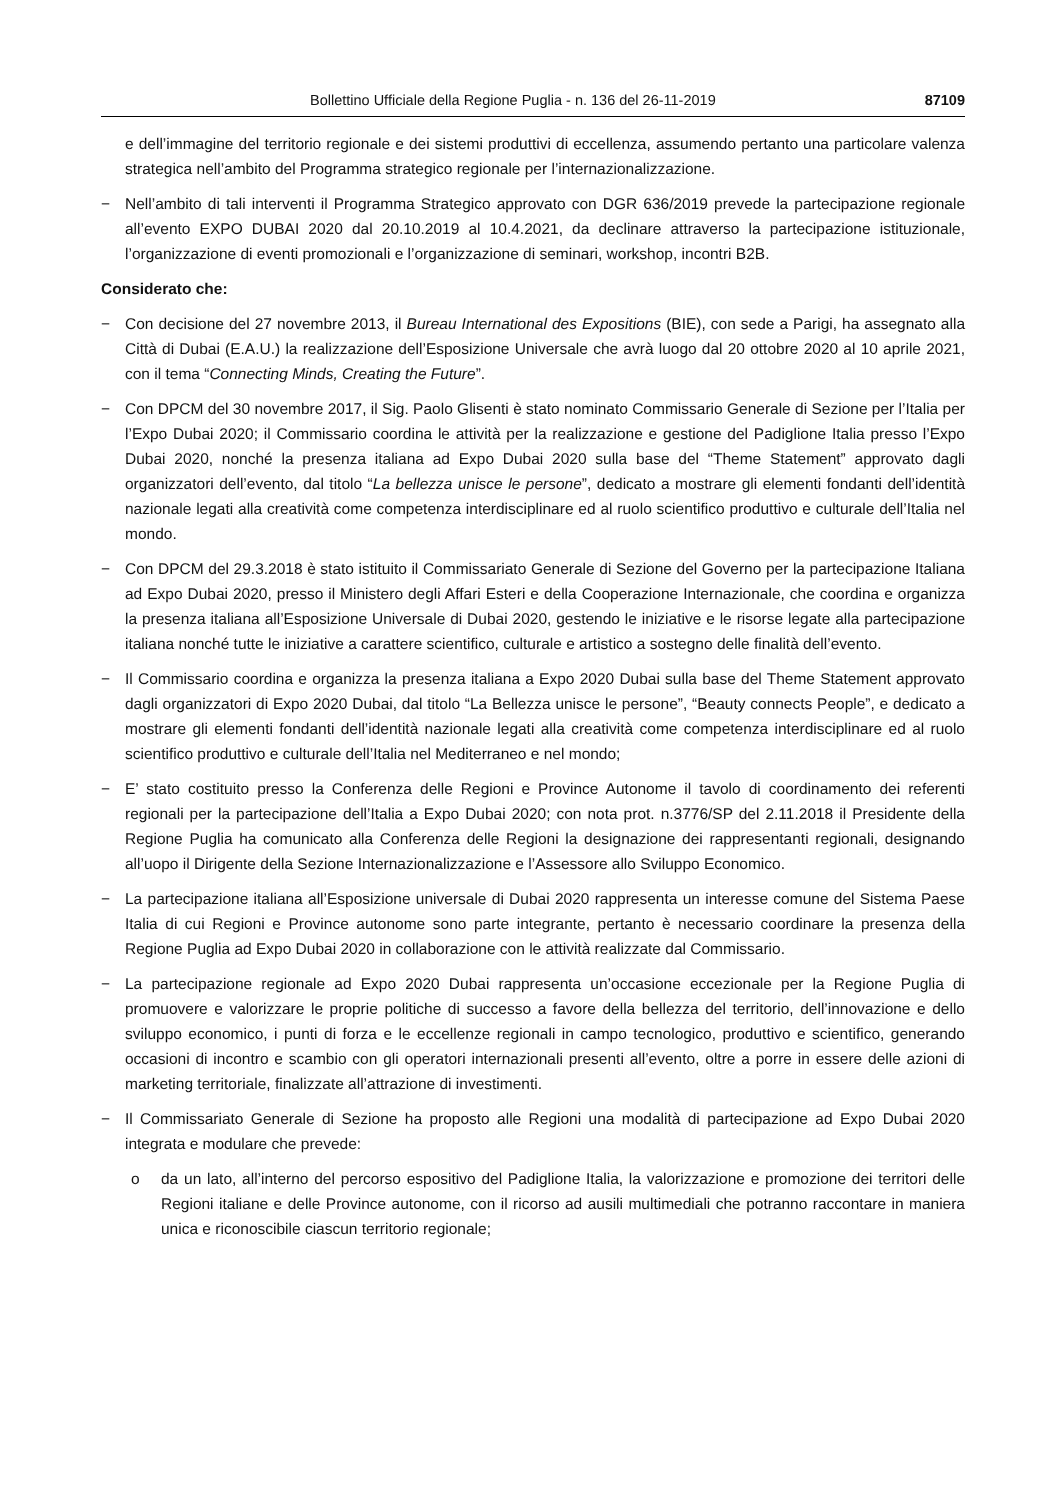Bollettino Ufficiale della Regione Puglia - n. 136 del 26-11-2019 87109
e dell’immagine del territorio regionale e dei sistemi produttivi di eccellenza, assumendo pertanto una particolare valenza strategica nell’ambito del Programma strategico regionale per l’internazionalizzazione.
− Nell’ambito di tali interventi il Programma Strategico approvato con DGR 636/2019 prevede la partecipazione regionale all’evento EXPO DUBAI 2020 dal 20.10.2019 al 10.4.2021, da declinare attraverso la partecipazione istituzionale, l’organizzazione di eventi promozionali e l’organizzazione di seminari, workshop, incontri B2B.
Considerato che:
− Con decisione del 27 novembre 2013, il Bureau International des Expositions (BIE), con sede a Parigi, ha assegnato alla Città di Dubai (E.A.U.) la realizzazione dell’Esposizione Universale che avrà luogo dal 20 ottobre 2020 al 10 aprile 2021, con il tema “Connecting Minds, Creating the Future”.
− Con DPCM del 30 novembre 2017, il Sig. Paolo Glisenti è stato nominato Commissario Generale di Sezione per l’Italia per l’Expo Dubai 2020; il Commissario coordina le attività per la realizzazione e gestione del Padiglione Italia presso l’Expo Dubai 2020, nonché la presenza italiana ad Expo Dubai 2020 sulla base del “Theme Statement” approvato dagli organizzatori dell’evento, dal titolo “La bellezza unisce le persone”, dedicato a mostrare gli elementi fondanti dell’identità nazionale legati alla creatività come competenza interdisciplinare ed al ruolo scientifico produttivo e culturale dell’Italia nel mondo.
− Con DPCM del 29.3.2018 è stato istituito il Commissariato Generale di Sezione del Governo per la partecipazione Italiana ad Expo Dubai 2020, presso il Ministero degli Affari Esteri e della Cooperazione Internazionale, che coordina e organizza la presenza italiana all’Esposizione Universale di Dubai 2020, gestendo le iniziative e le risorse legate alla partecipazione italiana nonché tutte le iniziative a carattere scientifico, culturale e artistico a sostegno delle finalità dell’evento.
− Il Commissario coordina e organizza la presenza italiana a Expo 2020 Dubai sulla base del Theme Statement approvato dagli organizzatori di Expo 2020 Dubai, dal titolo “La Bellezza unisce le persone”, “Beauty connects People”, e dedicato a mostrare gli elementi fondanti dell’identità nazionale legati alla creatività come competenza interdisciplinare ed al ruolo scientifico produttivo e culturale dell’Italia nel Mediterraneo e nel mondo;
− E’ stato costituito presso la Conferenza delle Regioni e Province Autonome il tavolo di coordinamento dei referenti regionali per la partecipazione dell’Italia a Expo Dubai 2020; con nota prot. n.3776/SP del 2.11.2018 il Presidente della Regione Puglia ha comunicato alla Conferenza delle Regioni la designazione dei rappresentanti regionali, designando all’uopo il Dirigente della Sezione Internazionalizzazione e l’Assessore allo Sviluppo Economico.
− La partecipazione italiana all’Esposizione universale di Dubai 2020 rappresenta un interesse comune del Sistema Paese Italia di cui Regioni e Province autonome sono parte integrante, pertanto è necessario coordinare la presenza della Regione Puglia ad Expo Dubai 2020 in collaborazione con le attività realizzate dal Commissario.
− La partecipazione regionale ad Expo 2020 Dubai rappresenta un’occasione eccezionale per la Regione Puglia di promuovere e valorizzare le proprie politiche di successo a favore della bellezza del territorio, dell’innovazione e dello sviluppo economico, i punti di forza e le eccellenze regionali in campo tecnologico, produttivo e scientifico, generando occasioni di incontro e scambio con gli operatori internazionali presenti all’evento, oltre a porre in essere delle azioni di marketing territoriale, finalizzate all’attrazione di investimenti.
− Il Commissariato Generale di Sezione ha proposto alle Regioni una modalità di partecipazione ad Expo Dubai 2020 integrata e modulare che prevede:
o da un lato, all’interno del percorso espositivo del Padiglione Italia, la valorizzazione e promozione dei territori delle Regioni italiane e delle Province autonome, con il ricorso ad ausili multimediali che potranno raccontare in maniera unica e riconoscibile ciascun territorio regionale;